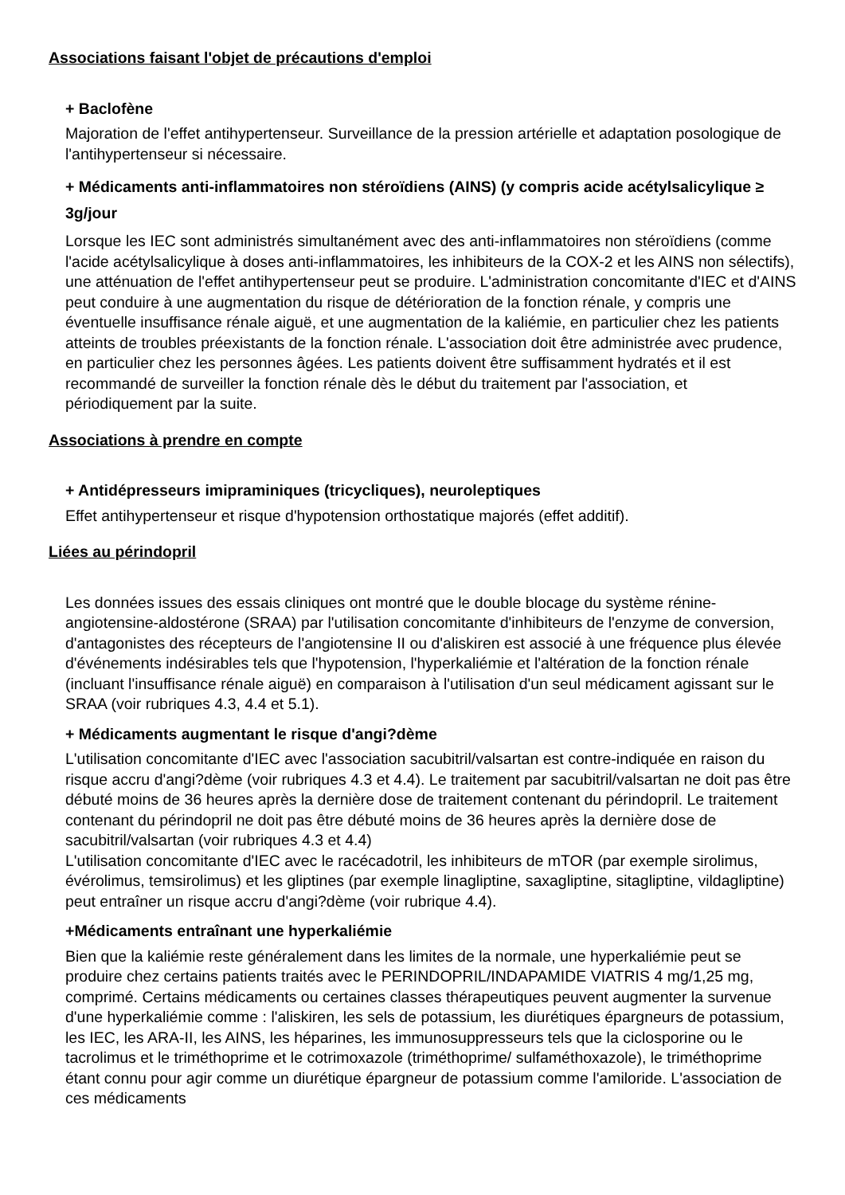Associations faisant l'objet de précautions d'emploi
+ Baclofène
Majoration de l'effet antihypertenseur. Surveillance de la pression artérielle et adaptation posologique de l'antihypertenseur si nécessaire.
+ Médicaments anti-inflammatoires non stéroïdiens (AINS) (y compris acide acétylsalicylique ≥ 3g/jour
Lorsque les IEC sont administrés simultanément avec des anti-inflammatoires non stéroïdiens (comme l'acide acétylsalicylique à doses anti-inflammatoires, les inhibiteurs de la COX-2 et les AINS non sélectifs), une atténuation de l'effet antihypertenseur peut se produire. L'administration concomitante d'IEC et d'AINS peut conduire à une augmentation du risque de détérioration de la fonction rénale, y compris une éventuelle insuffisance rénale aiguë, et une augmentation de la kaliémie, en particulier chez les patients atteints de troubles préexistants de la fonction rénale. L'association doit être administrée avec prudence, en particulier chez les personnes âgées. Les patients doivent être suffisamment hydratés et il est recommandé de surveiller la fonction rénale dès le début du traitement par l'association, et périodiquement par la suite.
Associations à prendre en compte
+ Antidépresseurs imipraminiques (tricycliques), neuroleptiques
Effet antihypertenseur et risque d'hypotension orthostatique majorés (effet additif).
Liées au périndopril
Les données issues des essais cliniques ont montré que le double blocage du système rénine-angiotensine-aldostérone (SRAA) par l'utilisation concomitante d'inhibiteurs de l'enzyme de conversion, d'antagonistes des récepteurs de l'angiotensine II ou d'aliskiren est associé à une fréquence plus élevée d'événements indésirables tels que l'hypotension, l'hyperkaliémie et l'altération de la fonction rénale (incluant l'insuffisance rénale aiguë) en comparaison à l'utilisation d'un seul médicament agissant sur le SRAA (voir rubriques 4.3, 4.4 et 5.1).
+ Médicaments augmentant le risque d'angi?dème
L'utilisation concomitante d'IEC avec l'association sacubitril/valsartan est contre-indiquée en raison du risque accru d'angi?dème (voir rubriques 4.3 et 4.4). Le traitement par sacubitril/valsartan ne doit pas être débuté moins de 36 heures après la dernière dose de traitement contenant du périndopril. Le traitement contenant du périndopril ne doit pas être débuté moins de 36 heures après la dernière dose de sacubitril/valsartan (voir rubriques 4.3 et 4.4)
L'utilisation concomitante d'IEC avec le racécadotril, les inhibiteurs de mTOR (par exemple sirolimus, évérolimus, temsirolimus) et les gliptines (par exemple linagliptine, saxagliptine, sitagliptine, vildagliptine) peut entraîner un risque accru d'angi?dème (voir rubrique 4.4).
+Médicaments entraînant une hyperkaliémie
Bien que la kaliémie reste généralement dans les limites de la normale, une hyperkaliémie peut se produire chez certains patients traités avec le PERINDOPRIL/INDAPAMIDE VIATRIS 4 mg/1,25 mg, comprimé. Certains médicaments ou certaines classes thérapeutiques peuvent augmenter la survenue d'une hyperkaliémie comme : l'aliskiren, les sels de potassium, les diurétiques épargneurs de potassium, les IEC, les ARA-II, les AINS, les héparines, les immunosuppresseurs tels que la ciclosporine ou le tacrolimus et le triméthoprime et le cotrimoxazole (triméthoprime/ sulfaméthoxazole), le triméthoprime étant connu pour agir comme un diurétique épargneur de potassium comme l'amiloride. L'association de ces médicaments